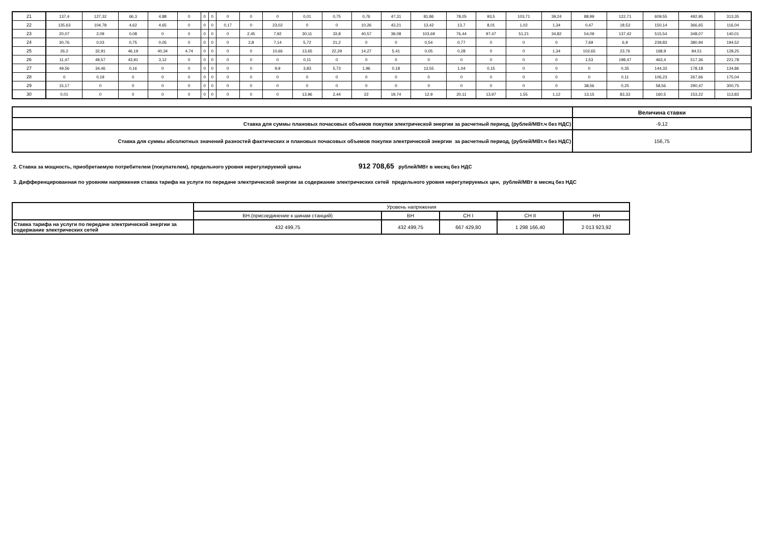| 21 | 137,4 | 127,32 | 66,3 | 4,88 | 0 | 0 | 0 | 0 | 0 | 0 | 0,01 | 0,75 | 0,76 | 47,31 | 81,86 | 78,05 | 93,5 | 103,71 | 39,24 | 88,99 | 122,71 | 609,55 | 492,95 | 313,35 |
| 22 | 135,63 | 104,78 | 4,62 | 4,65 | 0 | 0 | 0 | 0,17 | 0 | 23,02 | 0 | 0 | 10,26 | 43,21 | 13,42 | 13,7 | 8,01 | 1,02 | 1,34 | 0,47 | 18,53 | 150,14 | 366,65 | 116,04 |
| 23 | 20,07 | 2,09 | 0,08 | 0 | 0 | 0 | 0 | 0 | 2,45 | 7,92 | 30,11 | 33,8 | 40,57 | 39,08 | 103,69 | 76,44 | 97,47 | 51,21 | 34,82 | 54,09 | 137,42 | 515,54 | 348,07 | 140,01 |
| 24 | 30,76 | 0,03 | 0,75 | 0,05 | 0 | 0 | 0 | 0 | 2,8 | 7,14 | 5,72 | 21,2 | 0 | 0 | 0,54 | 0,77 | 0 | 0 | 0 | 7,69 | 6,9 | 239,83 | 380,94 | 194,52 |
| 25 | 26,2 | 32,91 | 46,19 | 40,34 | 4,74 | 0 | 0 | 0 | 0 | 10,66 | 13,65 | 22,29 | 14,27 | 5,41 | 0,05 | 0,28 | 0 | 0 | 1,34 | 102,65 | 23,76 | 168,9 | 84,51 | 128,25 |
| 26 | 11,47 | 49,57 | 43,91 | 3,12 | 0 | 0 | 0 | 0 | 0 | 0 | 0,11 | 0 | 0 | 0 | 0 | 0 | 0 | 0 | 0 | 1,53 | 198,47 | 463,4 | 517,36 | 221,78 |
| 27 | 49,56 | 34,46 | 0,16 | 0 | 0 | 0 | 0 | 0 | 0 | 9,9 | 3,83 | 5,73 | 1,96 | 0,18 | 13,55 | 1,04 | 0,15 | 0 | 0 | 0 | 0,35 | 144,33 | 178,18 | 134,86 |
| 28 | 0 | 0,19 | 0 | 0 | 0 | 0 | 0 | 0 | 0 | 0 | 0 | 0 | 0 | 0 | 0 | 0 | 0 | 0 | 0 | 0 | 0,11 | 106,23 | 267,66 | 175,04 |
| 29 | 15,17 | 0 | 0 | 0 | 0 | 0 | 0 | 0 | 0 | 0 | 0 | 0 | 0 | 0 | 0 | 0 | 0 | 0 | 0 | 38,56 | 0,25 | 58,56 | 290,47 | 300,75 |
| 30 | 0,01 | 0 | 0 | 0 | 0 | 0 | 0 | 0 | 0 | 0 | 13,96 | 2,44 | 22 | 19,74 | 12,9 | 20,11 | 13,97 | 1,55 | 1,12 | 13,15 | 83,33 | 160,5 | 153,22 | 113,83 |
| | Величина ставки |
| Ставка для суммы плановых почасовых объемов покупки электрической энергии за расчетный период, (рублей/МВт.ч без НДС) | -9,12 |
| Ставка для суммы абсолютных значений разностей фактических и плановых почасовых объемов покупки электрической энергии за расчетный период, (рублей/МВт.ч без НДС) | 156,75 |
2. Ставка за мощность, приобретаемую потребителем (покупателем), предельного уровня нерегулируемой цены 912 708,65 рублей/МВт в месяц без НДС
3. Дифференцированная по уровням напряжения ставка тарифа на услуги по передаче электрической энергии за содержание электрических сетей предельного уровня нерегулируемых цен, рублей/МВт в месяц без НДС
| | Уровень напряжения | | | | |
| | ВН.(присоединение к шинам станций) | ВН | СН I | СН II | НН |
| Ставка тарифа на услуги по передаче электрической энергии за содержание электрических сетей | 432 499,75 | 432 499,75 | 667 429,80 | 1 298 166,40 | 2 013 923,92 |